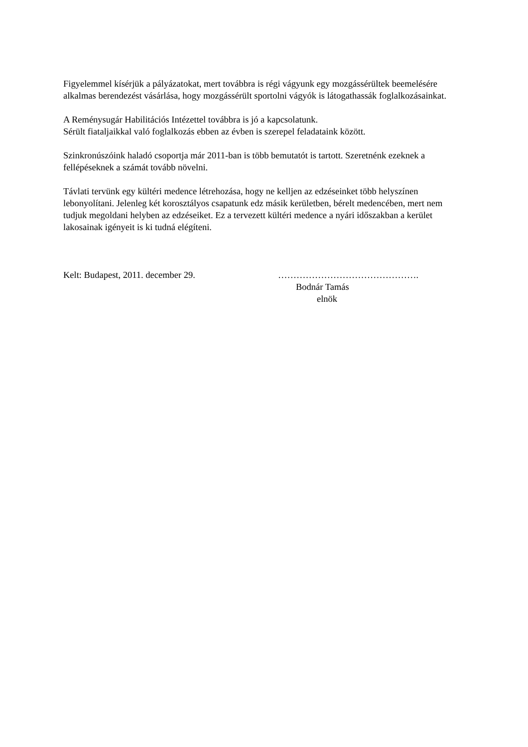Figyelemmel kísérjük a pályázatokat, mert továbbra is régi vágyunk egy mozgássérültek beemelésére alkalmas berendezést vásárlása, hogy mozgássérült sportolni vágyók is látogathassák foglalkozásainkat.
A Reménysugár Habilitációs Intézettel továbbra is jó a kapcsolatunk.
Sérült fiataljaikkal való foglalkozás ebben az évben is szerepel feladataink között.
Szinkronúszóink haladó csoportja már 2011-ban is több bemutatót is tartott. Szeretnénk ezeknek a fellépéseknek a számát tovább növelni.
Távlati tervünk egy kültéri medence létrehozása, hogy ne kelljen az edzéseinket több helyszínen lebonyolítani. Jelenleg két korosztályos csapatunk edz másik kerületben, bérelt medencében, mert nem tudjuk megoldani helyben az edzéseiket. Ez a tervezett kültéri medence a nyári időszakban a kerület lakosainak igényeit is ki tudná elégíteni.
Kelt: Budapest, 2011. december 29. ……………………………………….
Bodnár Tamás
elnök